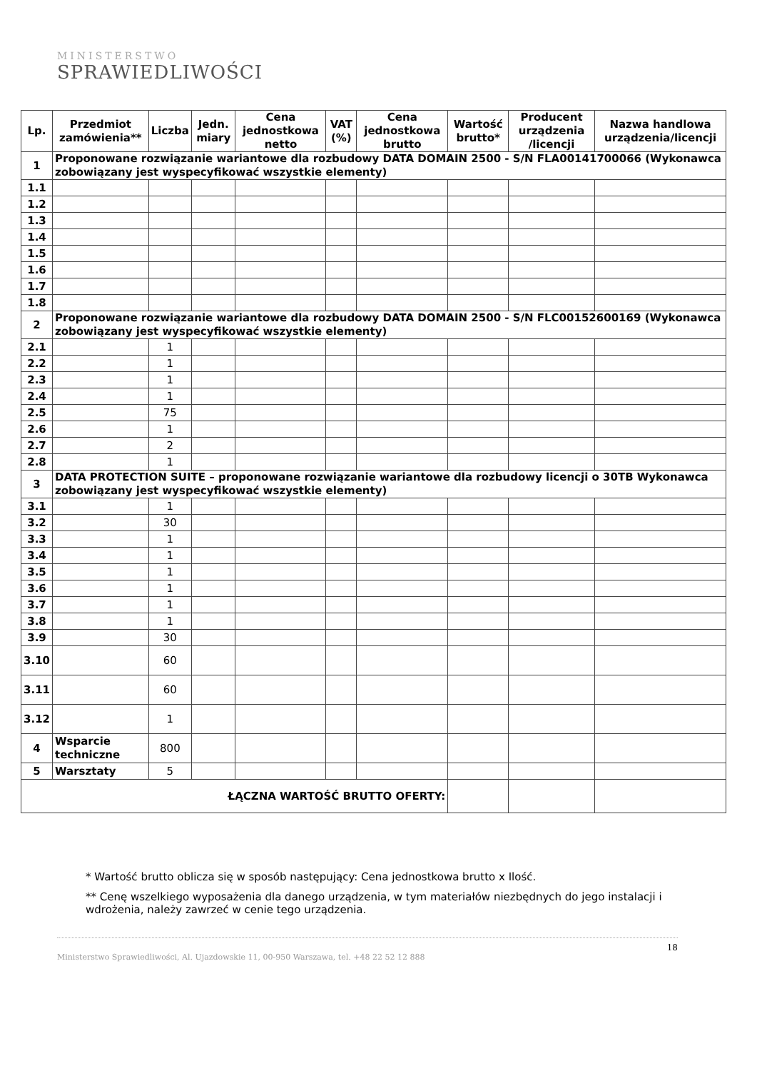MINISTERSTWO
SPRAWIEDLIWOŚCI
| Lp. | Przedmiot zamówienia** | Liczba | Jedn. miary | Cena jednostkowa netto | VAT (%) | Cena jednostkowa brutto | Wartość brutto* | Producent urządzenia /licencji | Nazwa handlowa urządzenia/licencji |
| --- | --- | --- | --- | --- | --- | --- | --- | --- | --- |
| 1 | Proponowane rozwiązanie wariantowe dla rozbudowy DATA DOMAIN 2500 - S/N FLA00141700066 (Wykonawca zobowiązany jest wyspecyfikować wszystkie elementy) | | | | | | | | |
| 1.1 | | | | | | | | | |
| 1.2 | | | | | | | | | |
| 1.3 | | | | | | | | | |
| 1.4 | | | | | | | | | |
| 1.5 | | | | | | | | | |
| 1.6 | | | | | | | | | |
| 1.7 | | | | | | | | | |
| 1.8 | | | | | | | | | |
| 2 | Proponowane rozwiązanie wariantowe dla rozbudowy DATA DOMAIN 2500 - S/N FLC00152600169 (Wykonawca zobowiązany jest wyspecyfikować wszystkie elementy) | | | | | | | | |
| 2.1 | | 1 | | | | | | | |
| 2.2 | | 1 | | | | | | | |
| 2.3 | | 1 | | | | | | | |
| 2.4 | | 1 | | | | | | | |
| 2.5 | | 75 | | | | | | | |
| 2.6 | | 1 | | | | | | | |
| 2.7 | | 2 | | | | | | | |
| 2.8 | | 1 | | | | | | | |
| 3 | DATA PROTECTION SUITE – proponowane rozwiązanie wariantowe dla rozbudowy licencji o 30TB Wykonawca zobowiązany jest wyspecyfikować wszystkie elementy) | | | | | | | | |
| 3.1 | | 1 | | | | | | | |
| 3.2 | | 30 | | | | | | | |
| 3.3 | | 1 | | | | | | | |
| 3.4 | | 1 | | | | | | | |
| 3.5 | | 1 | | | | | | | |
| 3.6 | | 1 | | | | | | | |
| 3.7 | | 1 | | | | | | | |
| 3.8 | | 1 | | | | | | | |
| 3.9 | | 30 | | | | | | | |
| 3.10 | | 60 | | | | | | | |
| 3.11 | | 60 | | | | | | | |
| 3.12 | | 1 | | | | | | | |
| 4 | Wsparcie techniczne | 800 | | | | | | | |
| 5 | Warsztaty | 5 | | | | | | | |
| ŁĄCZNA WARTOŚĆ BRUTTO OFERTY: | | | | | | | | | |
* Wartość brutto oblicza się w sposób następujący: Cena jednostkowa brutto x Ilość.
** Cenę wszelkiego wyposażenia dla danego urządzenia, w tym materiałów niezbędnych do jego instalacji i wdrożenia, należy zawrzeć w cenie tego urządzenia.
18
Ministerstwo Sprawiedliwości, Al. Ujazdowskie 11, 00-950 Warszawa, tel. +48 22 52 12 888